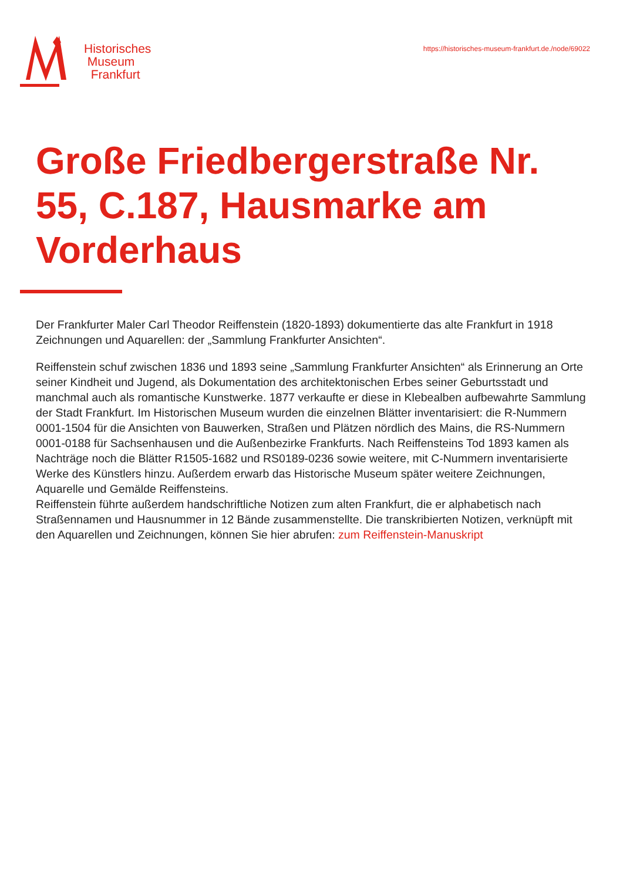Historisches
Museum
Frankfurt
https://historisches-museum-frankfurt.de./node/69022
Große Friedbergerstraße Nr. 55, C.187, Hausmarke am Vorderhaus
Der Frankfurter Maler Carl Theodor Reiffenstein (1820-1893) dokumentierte das alte Frankfurt in 1918 Zeichnungen und Aquarellen: der „Sammlung Frankfurter Ansichten“.
Reiffenstein schuf zwischen 1836 und 1893 seine „Sammlung Frankfurter Ansichten“ als Erinnerung an Orte seiner Kindheit und Jugend, als Dokumentation des architektonischen Erbes seiner Geburtsstadt und manchmal auch als romantische Kunstwerke. 1877 verkaufte er diese in Klebealben aufbewahrte Sammlung der Stadt Frankfurt. Im Historischen Museum wurden die einzelnen Blätter inventarisiert: die R-Nummern 0001-1504 für die Ansichten von Bauwerken, Straßen und Plätzen nördlich des Mains, die RS-Nummern 0001-0188 für Sachsenhausen und die Außenbezirke Frankfurts. Nach Reiffensteins Tod 1893 kamen als Nachträge noch die Blätter R1505-1682 und RS0189-0236 sowie weitere, mit C-Nummern inventarisierte Werke des Künstlers hinzu. Außerdem erwarb das Historische Museum später weitere Zeichnungen, Aquarelle und Gemälde Reiffensteins.
Reiffenstein führte außerdem handschriftliche Notizen zum alten Frankfurt, die er alphabetisch nach Straßennamen und Hausnummer in 12 Bände zusammenstellte. Die transkribierten Notizen, verknüpft mit den Aquarellen und Zeichnungen, können Sie hier abrufen: zum Reiffenstein-Manuskript